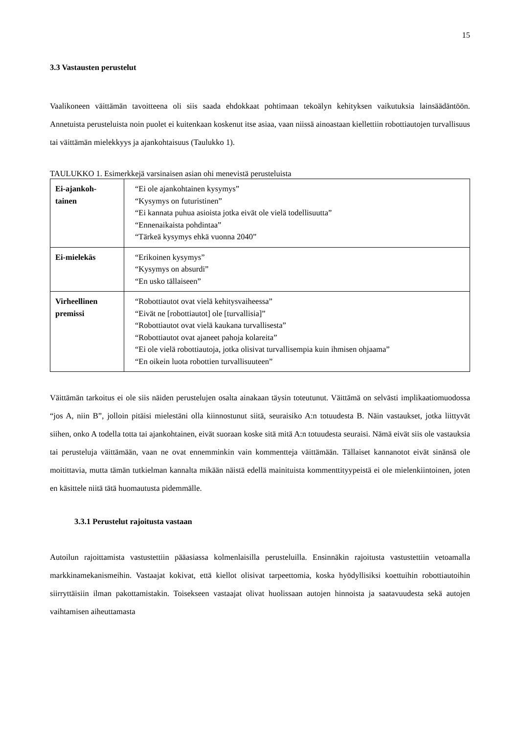15
3.3 Vastausten perustelut
Vaalikoneen väittämän tavoitteena oli siis saada ehdokkaat pohtimaan tekoälyn kehityksen vaikutuksia lainsäädäntöön. Annetuista perusteluista noin puolet ei kuitenkaan koskenut itse asiaa, vaan niissä ainoastaan kiellettiin robottiautojen turvallisuus tai väittämän mielekkyys ja ajankohtaisuus (Taulukko 1).
TAULUKKO 1. Esimerkkejä varsinaisen asian ohi menevistä perusteluista
| Ei-ajankoh- tainen | “Ei ole ajankohtainen kysymys” “Kysymys on futuristinen” “Ei kannata puhua asioista jotka eivät ole vielä todellisuutta” “Ennenaikaista pohdintaa” “Tärkeä kysymys ehkä vuonna 2040” |
| Ei-mielekäs | “Erikoinen kysymys” “Kysymys on absurdi” “En usko tällaiseen” |
| Virheellinen premissi | “Robottiautot ovat vielä kehitysvaiheessa” “Eivät ne [robottiautot] ole [turvallisia]” “Robottiautot ovat vielä kaukana turvallisesta” “Robottiautot ovat ajaneet pahoja kolareita” “Ei ole vielä robottiautoja, jotka olisivat turvallisempia kuin ihmisen ohjaama” “En oikein luota robottien turvallisuuteen” |
Väittämän tarkoitus ei ole siis näiden perustelujen osalta ainakaan täysin toteutunut. Väittämä on selvästi implikaatiomuodossa “jos A, niin B”, jolloin pitäisi mielestäni olla kiinnostunut siitä, seuraisiko A:n totuudesta B. Näin vastaukset, jotka liittyvät siihen, onko A todella totta tai ajankohtainen, eivät suoraan koske sitä mitä A:n totuudesta seuraisi. Nämä eivät siis ole vastauksia tai perusteluja väittämään, vaan ne ovat ennemminkin vain kommentteja väittämään. Tällaiset kannanotot eivät sinänsä ole moitittavia, mutta tämän tutkielman kannalta mikään näistä edellä mainituista kommenttityypeistä ei ole mielenkiintoinen, joten en käsittele niitä tätä huomautusta pidemmälle.
3.3.1 Perustelut rajoitusta vastaan
Autoilun rajoittamista vastustettiin pääasiassa kolmenlaisilla perusteluilla. Ensinnäkin rajoitusta vastustettiin vetoamalla markkinamekanismeihin. Vastaajat kokivat, että kiellot olisivat tarpeettomia, koska hyödyllisiksi koettuihin robottiautoihin siirryttäisiin ilman pakottamistakin. Toisekseen vastaajat olivat huolissaan autojen hinnoista ja saatavuudesta sekä autojen vaihtamisen aiheuttamasta